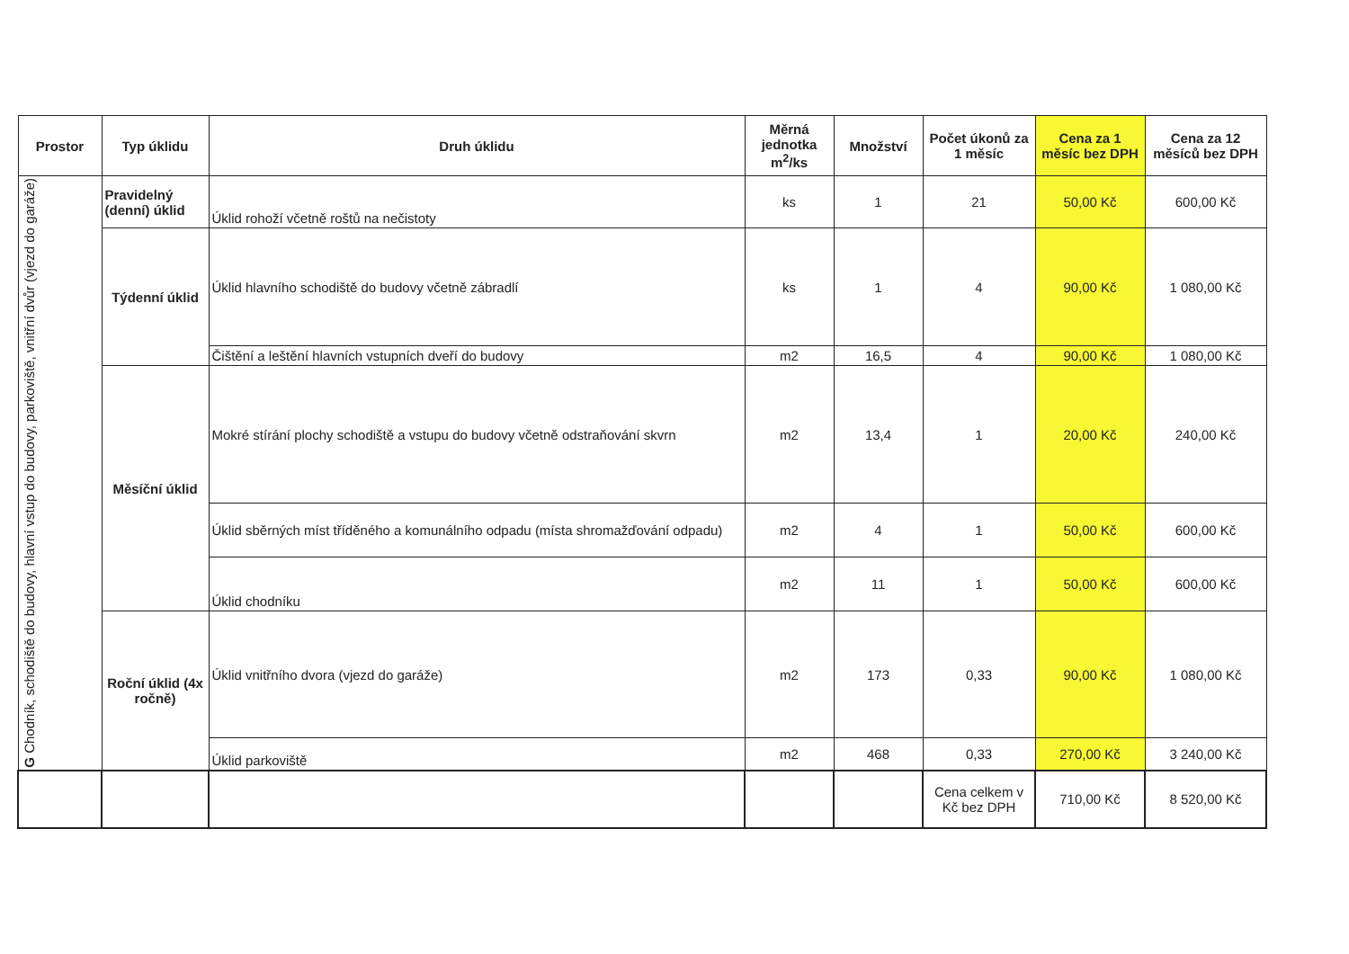| Prostor | Typ úklidu | Druh úklidu | Měrná jednotka m<sup>2</sup>/ks | Množství | Počet úkonů za 1 měsíc | Cena za 1 měsíc bez DPH | Cena za 12 měsíců bez DPH |
| --- | --- | --- | --- | --- | --- | --- | --- |
| G Chodník, schodiště do budovy, hlavní vstup do budovy, parkoviště, vnitřní dvůr (vjezd do garáže) | Pravidelný (denní) úklid | Úklid rohoží včetně roštů na nečistoty | ks | 1 | 21 | 50,00 Kč | 600,00 Kč |
| | Týdenní úklid | Úklid hlavního schodiště do budovy včetně zábradlí | ks | 1 | 4 | 90,00 Kč | 1 080,00 Kč |
| | | Čištění a leštění hlavních vstupních dveří do budovy | m2 | 16,5 | 4 | 90,00 Kč | 1 080,00 Kč |
| | Měsíční úklid | Mokré stírání plochy schodiště a vstupu do budovy včetně odstraňování skvrn | m2 | 13,4 | 1 | 20,00 Kč | 240,00 Kč |
| | | Úklid sběrných míst tříděného a komunálního odpadu (místa shromažďování odpadu) | m2 | 4 | 1 | 50,00 Kč | 600,00 Kč |
| | | Úklid chodníku | m2 | 11 | 1 | 50,00 Kč | 600,00 Kč |
| | Roční úklid (4x ročně) | Úklid vnitřního dvora (vjezd do garáže) | m2 | 173 | 0,33 | 90,00 Kč | 1 080,00 Kč |
| | | Úklid parkoviště | m2 | 468 | 0,33 | 270,00 Kč | 3 240,00 Kč |
| | | | | | Cena celkem v Kč bez DPH | 710,00 Kč | 8 520,00 Kč |